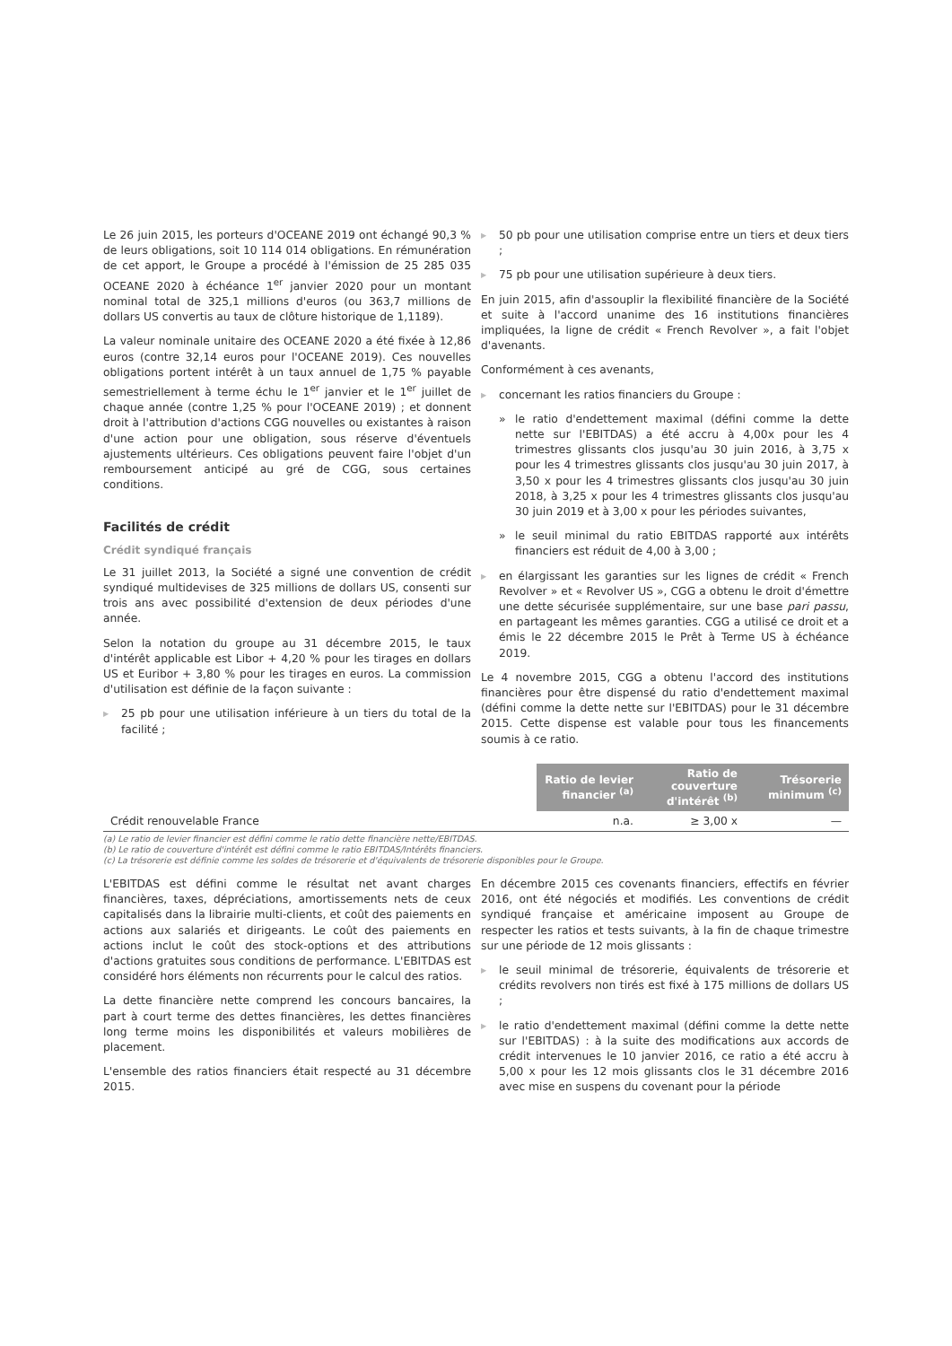Le 26 juin 2015, les porteurs d'OCEANE 2019 ont échangé 90,3 % de leurs obligations, soit 10 114 014 obligations. En rémunération de cet apport, le Groupe a procédé à l'émission de 25 285 035 OCEANE 2020 à échéance 1<sup>er</sup> janvier 2020 pour un montant nominal total de 325,1 millions d'euros (ou 363,7 millions de dollars US convertis au taux de clôture historique de 1,1189).
La valeur nominale unitaire des OCEANE 2020 a été fixée à 12,86 euros (contre 32,14 euros pour l'OCEANE 2019). Ces nouvelles obligations portent intérêt à un taux annuel de 1,75 % payable semestriellement à terme échu le 1<sup>er</sup> janvier et le 1<sup>er</sup> juillet de chaque année (contre 1,25 % pour l'OCEANE 2019) ; et donnent droit à l'attribution d'actions CGG nouvelles ou existantes à raison d'une action pour une obligation, sous réserve d'éventuels ajustements ultérieurs. Ces obligations peuvent faire l'objet d'un remboursement anticipé au gré de CGG, sous certaines conditions.
Facilités de crédit
Crédit syndiqué français
Le 31 juillet 2013, la Société a signé une convention de crédit syndiqué multidevises de 325 millions de dollars US, consenti sur trois ans avec possibilité d'extension de deux périodes d'une année.
Selon la notation du groupe au 31 décembre 2015, le taux d'intérêt applicable est Libor + 4,20 % pour les tirages en dollars US et Euribor + 3,80 % pour les tirages en euros. La commission d'utilisation est définie de la façon suivante :
25 pb pour une utilisation inférieure à un tiers du total de la facilité ;
50 pb pour une utilisation comprise entre un tiers et deux tiers ;
75 pb pour une utilisation supérieure à deux tiers.
En juin 2015, afin d'assouplir la flexibilité financière de la Société et suite à l'accord unanime des 16 institutions financières impliquées, la ligne de crédit « French Revolver », a fait l'objet d'avenants.
Conformément à ces avenants,
concernant les ratios financiers du Groupe :
» le ratio d'endettement maximal (défini comme la dette nette sur l'EBITDAS) a été accru à 4,00x pour les 4 trimestres glissants clos jusqu'au 30 juin 2016, à 3,75 x pour les 4 trimestres glissants clos jusqu'au 30 juin 2017, à 3,50 x pour les 4 trimestres glissants clos jusqu'au 30 juin 2018, à 3,25 x pour les 4 trimestres glissants clos jusqu'au 30 juin 2019 et à 3,00 x pour les périodes suivantes,
» le seuil minimal du ratio EBITDAS rapporté aux intérêts financiers est réduit de 4,00 à 3,00 ;
en élargissant les garanties sur les lignes de crédit « French Revolver » et « Revolver US », CGG a obtenu le droit d'émettre une dette sécurisée supplémentaire, sur une base pari passu, en partageant les mêmes garanties. CGG a utilisé ce droit et a émis le 22 décembre 2015 le Prêt à Terme US à échéance 2019.
Le 4 novembre 2015, CGG a obtenu l'accord des institutions financières pour être dispensé du ratio d'endettement maximal (défini comme la dette nette sur l'EBITDAS) pour le 31 décembre 2015. Cette dispense est valable pour tous les financements soumis à ce ratio.
| | Ratio de levier financier <sup>(a)</sup> | Ratio de couverture d'intérêt <sup>(b)</sup> | Trésorerie minimum <sup>(c)</sup> |
| Crédit renouvelable France | n.a. | ≥ 3,00 x | — |
(a) Le ratio de levier financier est défini comme le ratio dette financière nette/EBITDAS.
(b) Le ratio de couverture d'intérêt est défini comme le ratio EBITDAS/Intérêts financiers.
(c) La trésorerie est définie comme les soldes de trésorerie et d'équivalents de trésorerie disponibles pour le Groupe.
L'EBITDAS est défini comme le résultat net avant charges financières, taxes, dépréciations, amortissements nets de ceux capitalisés dans la librairie multi-clients, et coût des paiements en actions aux salariés et dirigeants. Le coût des paiements en actions inclut le coût des stock-options et des attributions d'actions gratuites sous conditions de performance. L'EBITDAS est considéré hors éléments non récurrents pour le calcul des ratios.
La dette financière nette comprend les concours bancaires, la part à court terme des dettes financières, les dettes financières long terme moins les disponibilités et valeurs mobilières de placement.
L'ensemble des ratios financiers était respecté au 31 décembre 2015.
En décembre 2015 ces covenants financiers, effectifs en février 2016, ont été négociés et modifiés. Les conventions de crédit syndiqué française et américaine imposent au Groupe de respecter les ratios et tests suivants, à la fin de chaque trimestre sur une période de 12 mois glissants :
le seuil minimal de trésorerie, équivalents de trésorerie et crédits revolvers non tirés est fixé à 175 millions de dollars US ;
le ratio d'endettement maximal (défini comme la dette nette sur l'EBITDAS) : à la suite des modifications aux accords de crédit intervenues le 10 janvier 2016, ce ratio a été accru à 5,00 x pour les 12 mois glissants clos le 31 décembre 2016 avec mise en suspens du covenant pour la période